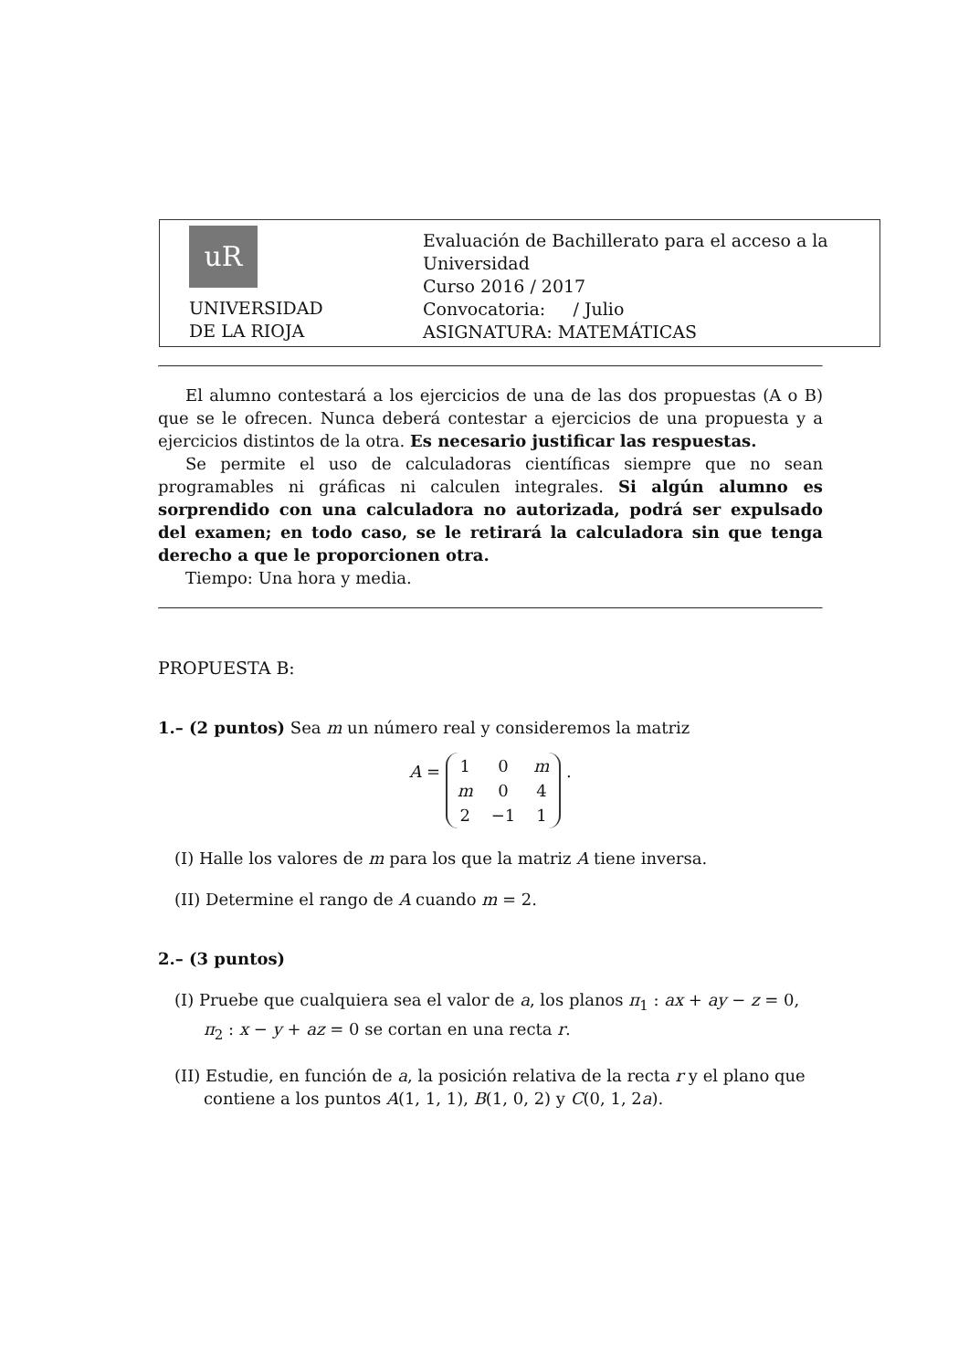uR
UNIVERSIDAD
DE LA RIOJA
Evaluación de Bachillerato para el acceso a la Universidad
Curso 2016 / 2017
Convocatoria: / Julio
ASIGNATURA: MATEMÁTICAS
El alumno contestará a los ejercicios de una de las dos propuestas (A o B) que se le ofrecen. Nunca deberá contestar a ejercicios de una propuesta y a ejercicios distintos de la otra. Es necesario justificar las respuestas.
Se permite el uso de calculadoras científicas siempre que no sean programables ni gráficas ni calculen integrales. Si algún alumno es sorprendido con una calculadora no autorizada, podrá ser expulsado del examen; en todo caso, se le retirará la calculadora sin que tenga derecho a que le proporcionen otra.
Tiempo: Una hora y media.
PROPUESTA B:
1.– (2 puntos) Sea m un número real y consideremos la matriz
A =
| 1 | 0 | m |
| m | 0 | 4 |
| 2 | −1 | 1 |
.
(I) Halle los valores de m para los que la matriz A tiene inversa.
(II) Determine el rango de A cuando m = 2.
2.– (3 puntos)
(I) Pruebe que cualquiera sea el valor de a, los planos π<sub>1</sub> : ax + ay − z = 0, π<sub>2</sub> : x − y + az = 0 se cortan en una recta r.
(II) Estudie, en función de a, la posición relativa de la recta r y el plano que contiene a los puntos A(1, 1, 1), B(1, 0, 2) y C(0, 1, 2a).